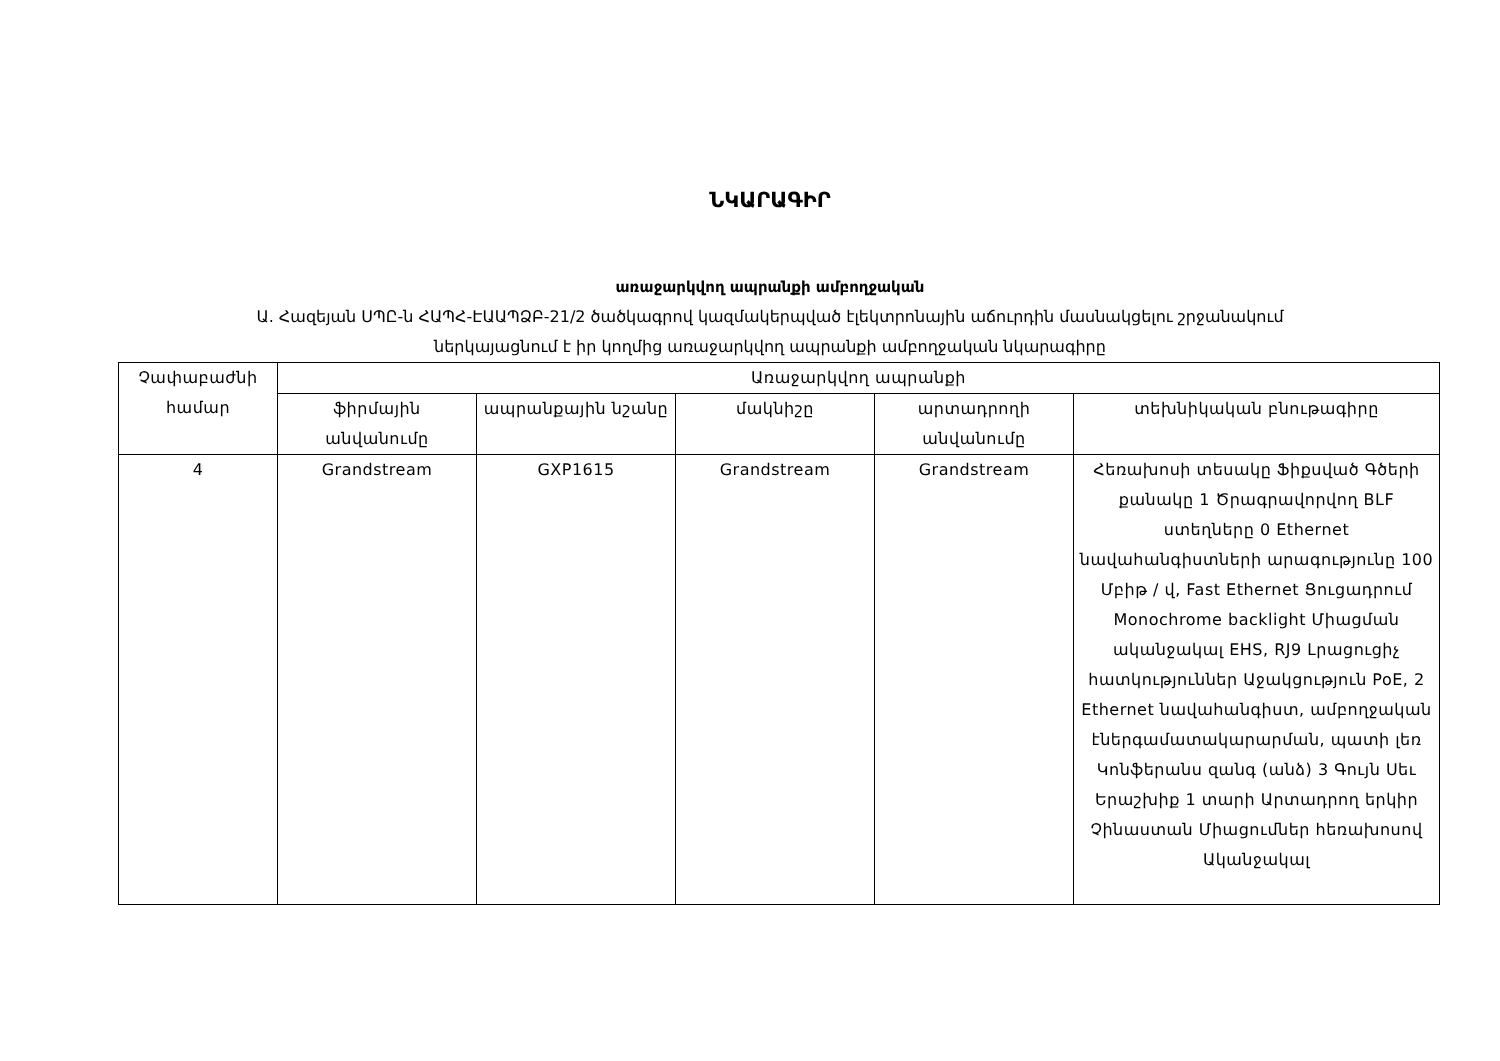ՆԿԱՐԱԳԻՐ
առաջարկվող ապրանքի ամբողջական
Ա. Հազեյան ՍՊԸ-ն ՀԱՊՀ-ԷԱԱՊՁԲ-21/2 ծածկագրով կազմակերպված էլեկտրոնային աճուրդին մասնակցելու շրջանակում
ներկայացնում է իր կողմից առաջարկվող ապրանքի ամբողջական նկարագիրը
| Չափաբաժնի համար | Առաջարկվող ապրանքի | | | | |
| --- | --- | --- | --- | --- | --- |
| | ֆիրմային անվանումը | ապրանքային նշանը | մակնիշը | արտադրողի անվանումը | տեխնիկական բնութագիրը |
| 4 | Grandstream | GXP1615 | Grandstream | Grandstream | Հեռախոսի տեսակը Ֆիքսված Գծերի քանակը 1 Ծրագրավորվող BLF ստեղները 0 Ethernet նավահանգիստների արագությունը 100 Մբիթ / վ, Fast Ethernet Ցուցադրում Monochrome backlight Միացման ականջակալ EHS, RJ9 Լրացուցիչ հատկություններ Աջակցություն PoE, 2 Ethernet նավահանգիստ, ամբողջական էներգամատակարարման, պատի լեռ Կոնֆերանս զանգ (անձ) 3 Գույն Սեւ Երաշխիք 1 տարի Արտադրող երկիր Չինաստան Միացումներ հեռախոսով Ականջակալ |